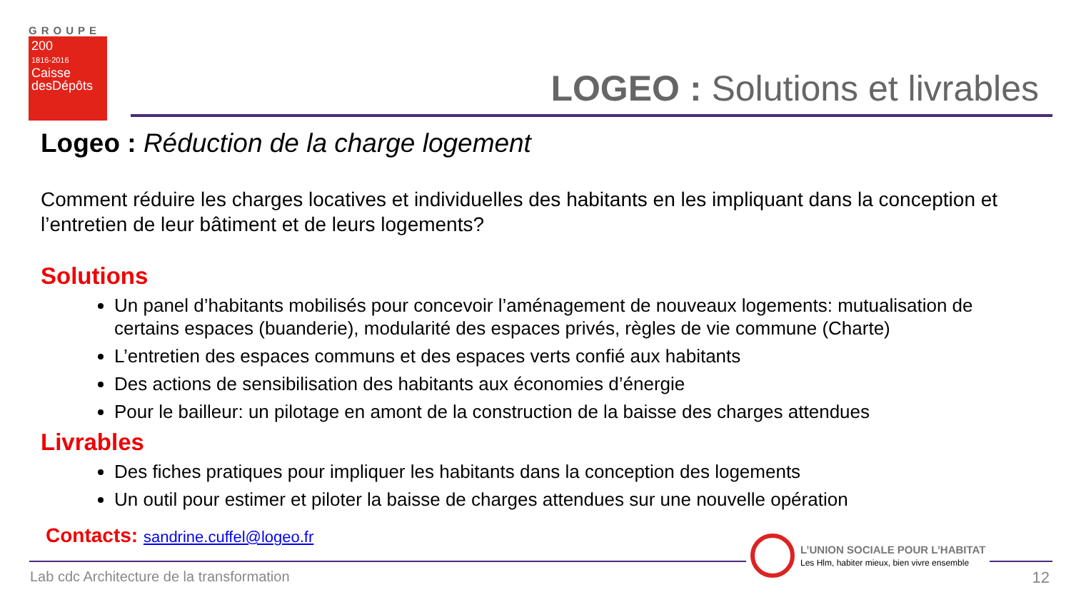GROUPE
200
1816-2016
Caisse
desDépôts
LOGEO : Solutions et livrables
Logeo : Réduction de la charge logement
Comment réduire les charges locatives et individuelles des habitants en les impliquant dans la conception et l’entretien de leur bâtiment et de leurs logements?
Solutions
Un panel d’habitants mobilisés pour concevoir l’aménagement de nouveaux logements: mutualisation de certains espaces (buanderie), modularité des espaces privés, règles de vie commune (Charte)
L’entretien des espaces communs et des espaces verts confié aux habitants
Des actions de sensibilisation des habitants aux économies d’énergie
Pour le bailleur: un pilotage en amont de la construction de la baisse des charges attendues
Livrables
Des fiches pratiques pour impliquer les habitants dans la conception des logements
Un outil pour estimer et piloter la baisse de charges attendues sur une nouvelle opération
Contacts: sandrine.cuffel@logeo.fr
Lab cdc Architecture de la transformation
L’UNION SOCIALE POUR L’HABITAT
Les Hlm, habiter mieux, bien vivre ensemble
12